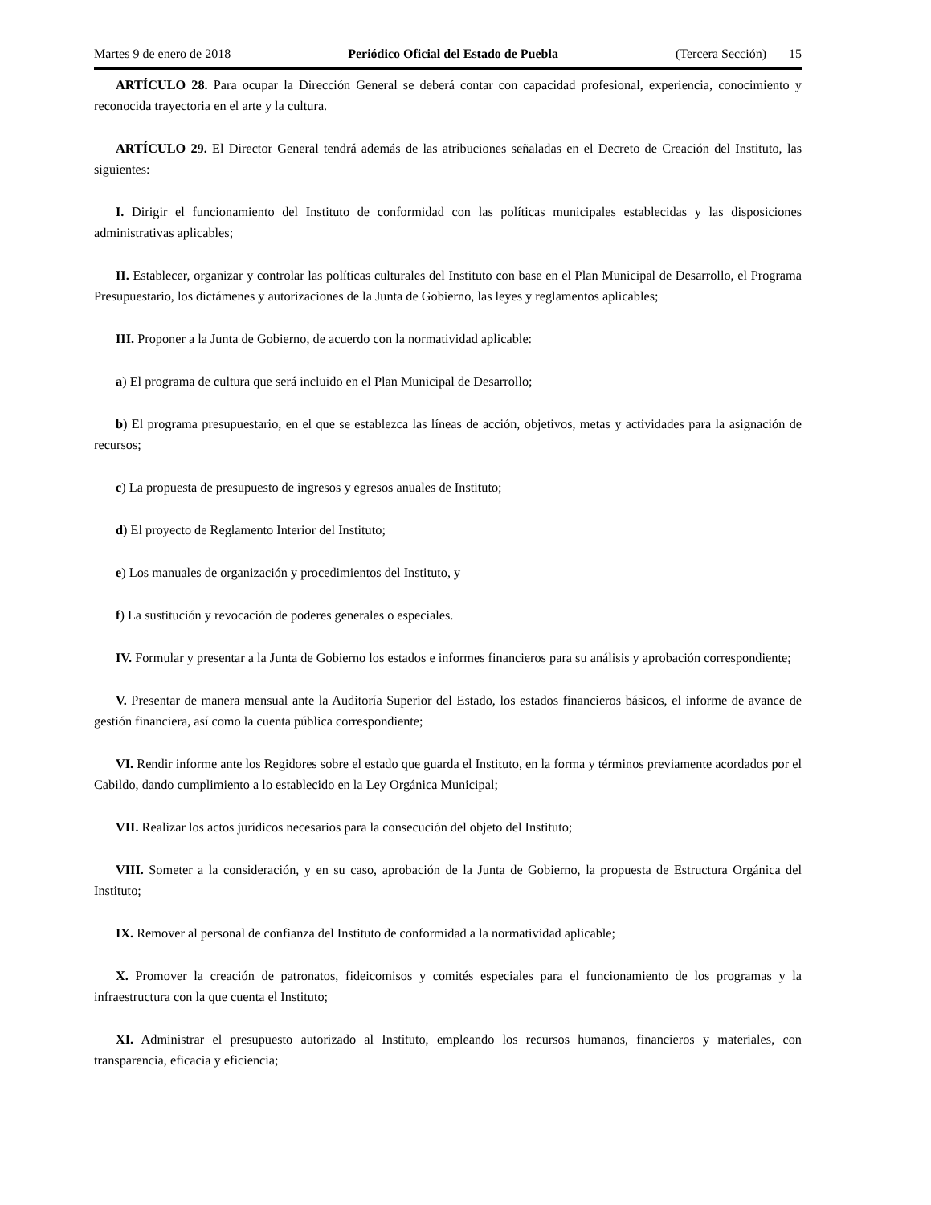Martes 9 de enero de 2018 Periódico Oficial del Estado de Puebla (Tercera Sección) 15
ARTÍCULO 28. Para ocupar la Dirección General se deberá contar con capacidad profesional, experiencia, conocimiento y reconocida trayectoria en el arte y la cultura.
ARTÍCULO 29. El Director General tendrá además de las atribuciones señaladas en el Decreto de Creación del Instituto, las siguientes:
I. Dirigir el funcionamiento del Instituto de conformidad con las políticas municipales establecidas y las disposiciones administrativas aplicables;
II. Establecer, organizar y controlar las políticas culturales del Instituto con base en el Plan Municipal de Desarrollo, el Programa Presupuestario, los dictámenes y autorizaciones de la Junta de Gobierno, las leyes y reglamentos aplicables;
III. Proponer a la Junta de Gobierno, de acuerdo con la normatividad aplicable:
a) El programa de cultura que será incluido en el Plan Municipal de Desarrollo;
b) El programa presupuestario, en el que se establezca las líneas de acción, objetivos, metas y actividades para la asignación de recursos;
c) La propuesta de presupuesto de ingresos y egresos anuales de Instituto;
d) El proyecto de Reglamento Interior del Instituto;
e) Los manuales de organización y procedimientos del Instituto, y
f) La sustitución y revocación de poderes generales o especiales.
IV. Formular y presentar a la Junta de Gobierno los estados e informes financieros para su análisis y aprobación correspondiente;
V. Presentar de manera mensual ante la Auditoría Superior del Estado, los estados financieros básicos, el informe de avance de gestión financiera, así como la cuenta pública correspondiente;
VI. Rendir informe ante los Regidores sobre el estado que guarda el Instituto, en la forma y términos previamente acordados por el Cabildo, dando cumplimiento a lo establecido en la Ley Orgánica Municipal;
VII. Realizar los actos jurídicos necesarios para la consecución del objeto del Instituto;
VIII. Someter a la consideración, y en su caso, aprobación de la Junta de Gobierno, la propuesta de Estructura Orgánica del Instituto;
IX. Remover al personal de confianza del Instituto de conformidad a la normatividad aplicable;
X. Promover la creación de patronatos, fideicomisos y comités especiales para el funcionamiento de los programas y la infraestructura con la que cuenta el Instituto;
XI. Administrar el presupuesto autorizado al Instituto, empleando los recursos humanos, financieros y materiales, con transparencia, eficacia y eficiencia;